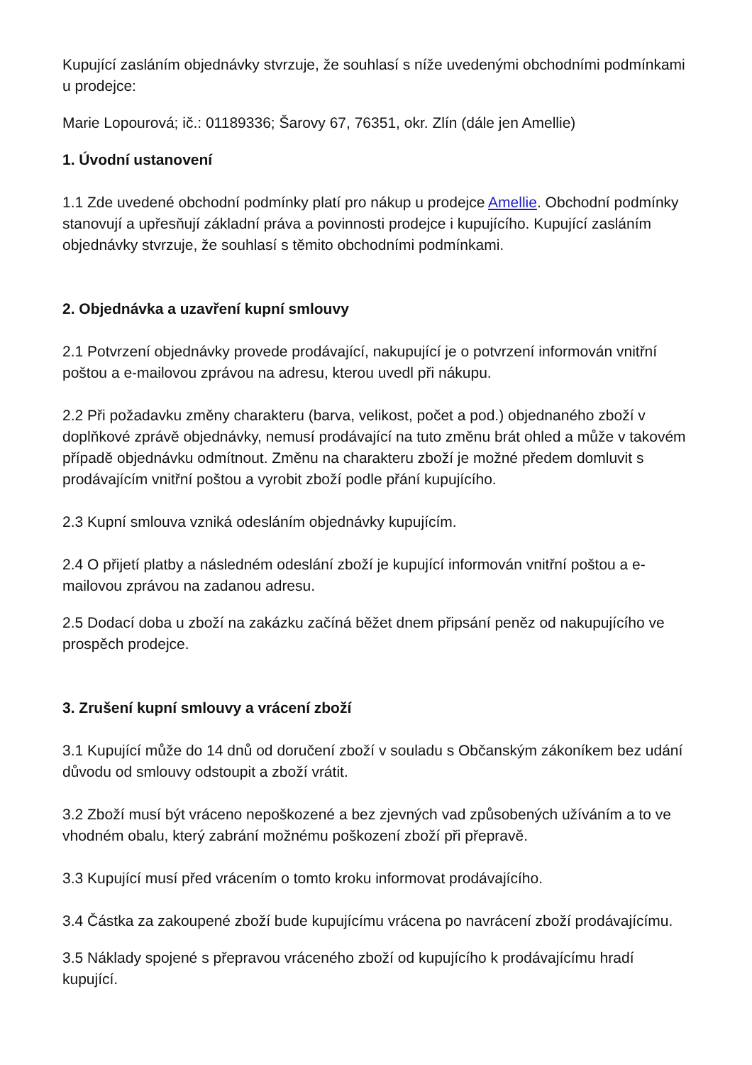Kupující zasláním objednávky stvrzuje, že souhlasí s níže uvedenými obchodními podmínkami u prodejce:
Marie Lopourová; ič.: 01189336; Šarovy 67, 76351, okr. Zlín (dále jen Amellie)
1. Úvodní ustanovení
1.1 Zde uvedené obchodní podmínky platí pro nákup u prodejce Amellie. Obchodní podmínky stanovují a upřesňují základní práva a povinnosti prodejce i kupujícího. Kupující zasláním objednávky stvrzuje, že souhlasí s těmito obchodními podmínkami.
2. Objednávka a uzavření kupní smlouvy
2.1 Potvrzení objednávky provede prodávající, nakupující je o potvrzení informován vnitřní poštou a e-mailovou zprávou na adresu, kterou uvedl při nákupu.
2.2 Při požadavku změny charakteru (barva, velikost, počet a pod.) objednaného zboží v doplňkové zprávě objednávky, nemusí prodávající na tuto změnu brát ohled a může v takovém případě objednávku odmítnout. Změnu na charakteru zboží je možné předem domluvit s prodávajícím vnitřní poštou a vyrobit zboží podle přání kupujícího.
2.3 Kupní smlouva vzniká odesláním objednávky kupujícím.
2.4 O přijetí platby a následném odeslání zboží je kupující informován vnitřní poštou a e-mailovou zprávou na zadanou adresu.
2.5 Dodací doba u zboží na zakázku začíná běžet dnem připsání peněz od nakupujícího ve prospěch prodejce.
3. Zrušení kupní smlouvy a vrácení zboží
3.1 Kupující může do 14 dnů od doručení zboží v souladu s Občanským zákoníkem bez udání důvodu od smlouvy odstoupit a zboží vrátit.
3.2 Zboží musí být vráceno nepoškozené a bez zjevných vad způsobených užíváním a to ve vhodném obalu, který zabrání možnému poškození zboží při přepravě.
3.3 Kupující musí před vrácením o tomto kroku informovat prodávajícího.
3.4 Částka za zakoupené zboží bude kupujícímu vrácena po navrácení zboží prodávajícímu.
3.5 Náklady spojené s přepravou vráceného zboží od kupujícího k prodávajícímu hradí kupující.